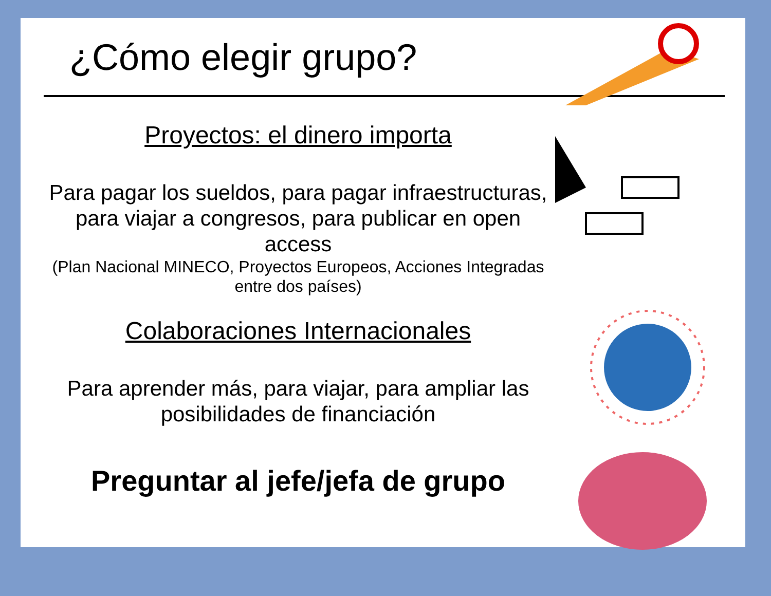¿Cómo elegir grupo?
Proyectos: el dinero importa
Para pagar los sueldos, para pagar infraestructuras, para viajar a congresos, para publicar en open access
(Plan Nacional MINECO, Proyectos Europeos, Acciones Integradas entre dos países)
Colaboraciones Internacionales
Para aprender más, para viajar, para ampliar las posibilidades de financiación
Preguntar al jefe/jefa de grupo